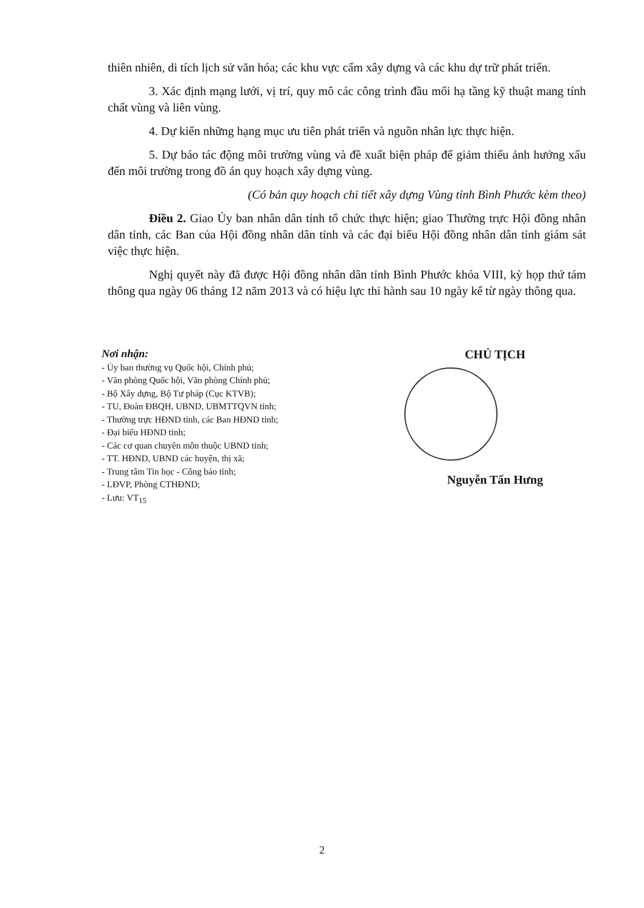thiên nhiên, di tích lịch sử văn hóa; các khu vực cấm xây dựng và các khu dự trữ phát triển.
3. Xác định mạng lưới, vị trí, quy mô các công trình đầu mối hạ tầng kỹ thuật mang tính chất vùng và liên vùng.
4. Dự kiến những hạng mục ưu tiên phát triển và nguồn nhân lực thực hiện.
5. Dự báo tác động môi trường vùng và đề xuất biện pháp để giảm thiểu ảnh hưởng xấu đến môi trường trong đồ án quy hoạch xây dựng vùng.
(Có bản quy hoạch chi tiết xây dựng Vùng tỉnh Bình Phước kèm theo)
Điều 2. Giao Ủy ban nhân dân tỉnh tổ chức thực hiện; giao Thường trực Hội đồng nhân dân tỉnh, các Ban của Hội đồng nhân dân tỉnh và các đại biểu Hội đồng nhân dân tỉnh giám sát việc thực hiện.
Nghị quyết này đã được Hội đồng nhân dân tỉnh Bình Phước khóa VIII, kỳ họp thứ tám thông qua ngày 06 tháng 12 năm 2013 và có hiệu lực thi hành sau 10 ngày kể từ ngày thông qua.
Nơi nhận:
- Ủy ban thường vụ Quốc hội, Chính phủ;
- Văn phòng Quốc hội, Văn phòng Chính phủ;
- Bộ Xây dựng, Bộ Tư pháp (Cục KTVB);
- TU, Đoàn ĐBQH, UBND, UBMTTQVN tỉnh;
- Thường trực HĐND tỉnh, các Ban HĐND tỉnh;
- Đại biểu HĐND tỉnh;
- Các cơ quan chuyên môn thuộc UBND tỉnh;
- TT. HĐND, UBND các huyện, thị xã;
- Trung tâm Tin học - Công báo tỉnh;
- LĐVP, Phòng CTHĐND;
- Lưu: VT<sub>15</sub>
CHỦ TỊCH
Nguyễn Tấn Hưng
2